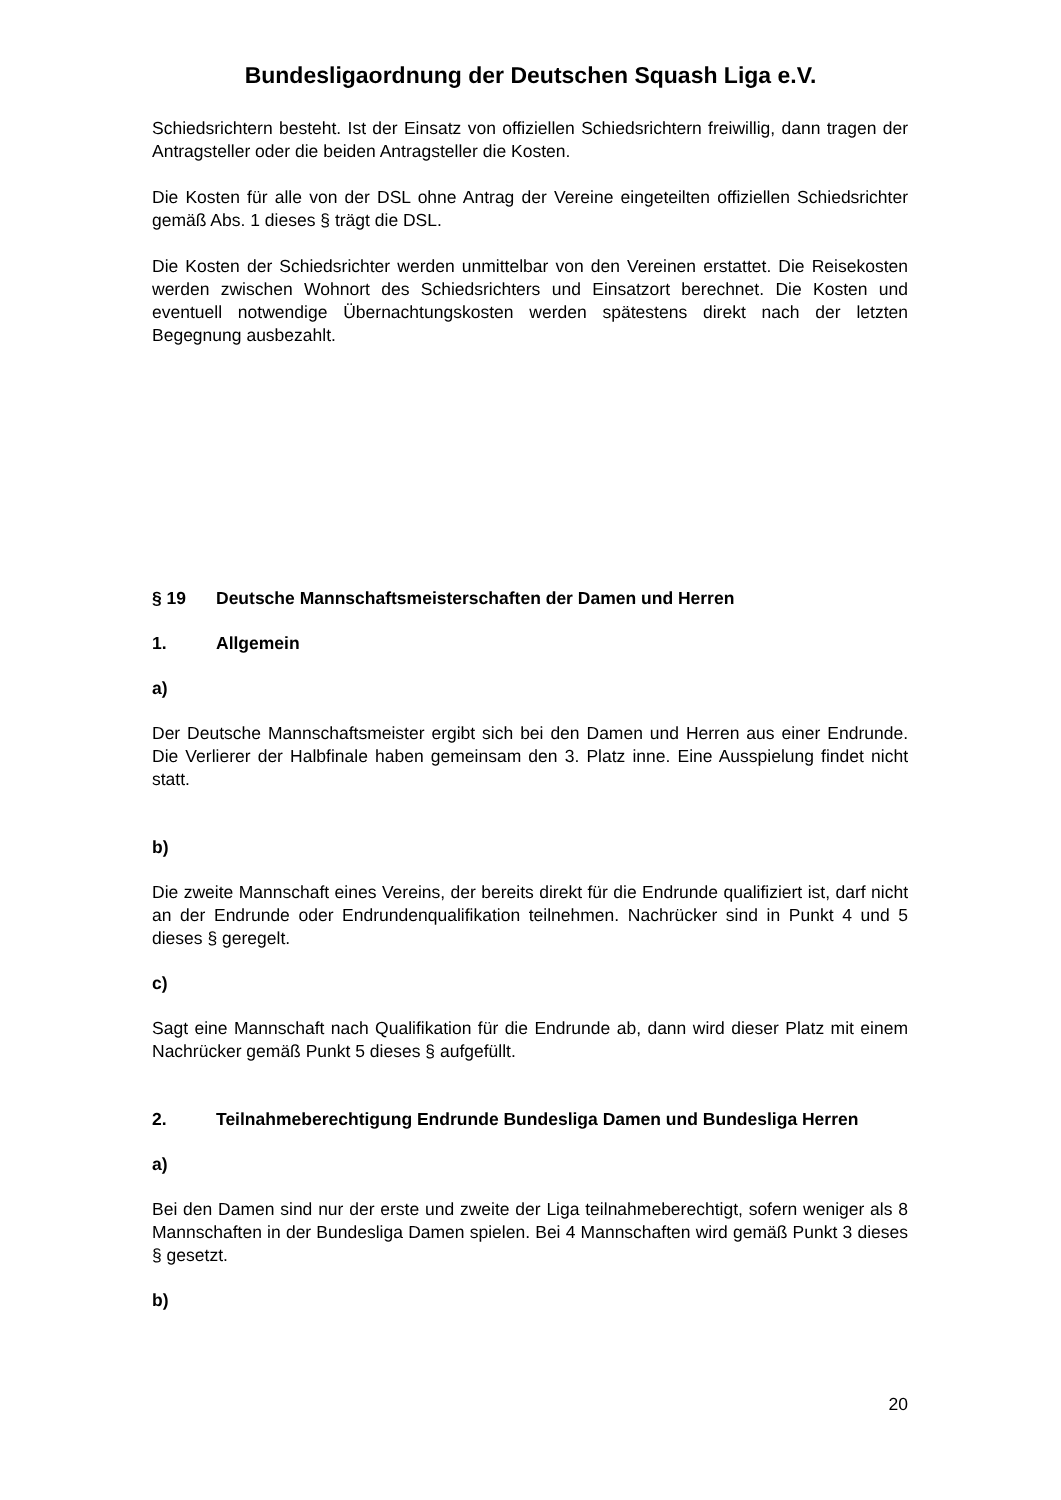Bundesligaordnung der Deutschen Squash Liga e.V.
Schiedsrichtern besteht. Ist der Einsatz von offiziellen Schiedsrichtern freiwillig, dann tragen der Antragsteller oder die beiden Antragsteller die Kosten.
Die Kosten für alle von der DSL ohne Antrag der Vereine eingeteilten offiziellen Schiedsrichter gemäß Abs. 1 dieses § trägt die DSL.
Die Kosten der Schiedsrichter werden unmittelbar von den Vereinen erstattet. Die Reisekosten werden zwischen Wohnort des Schiedsrichters und Einsatzort berechnet. Die Kosten und eventuell notwendige Übernachtungskosten werden spätestens direkt nach der letzten Begegnung ausbezahlt.
§ 19 Deutsche Mannschaftsmeisterschaften der Damen und Herren
1. Allgemein
a)
Der Deutsche Mannschaftsmeister ergibt sich bei den Damen und Herren aus einer Endrunde. Die Verlierer der Halbfinale haben gemeinsam den 3. Platz inne. Eine Ausspielung findet nicht statt.
b)
Die zweite Mannschaft eines Vereins, der bereits direkt für die Endrunde qualifiziert ist, darf nicht an der Endrunde oder Endrundenqualifikation teilnehmen. Nachrücker sind in Punkt 4 und 5 dieses § geregelt.
c)
Sagt eine Mannschaft nach Qualifikation für die Endrunde ab, dann wird dieser Platz mit einem Nachrücker gemäß Punkt 5 dieses § aufgefüllt.
2. Teilnahmeberechtigung Endrunde Bundesliga Damen und Bundesliga Herren
a)
Bei den Damen sind nur der erste und zweite der Liga teilnahmeberechtigt, sofern weniger als 8 Mannschaften in der Bundesliga Damen spielen. Bei 4 Mannschaften wird gemäß Punkt 3 dieses § gesetzt.
b)
20